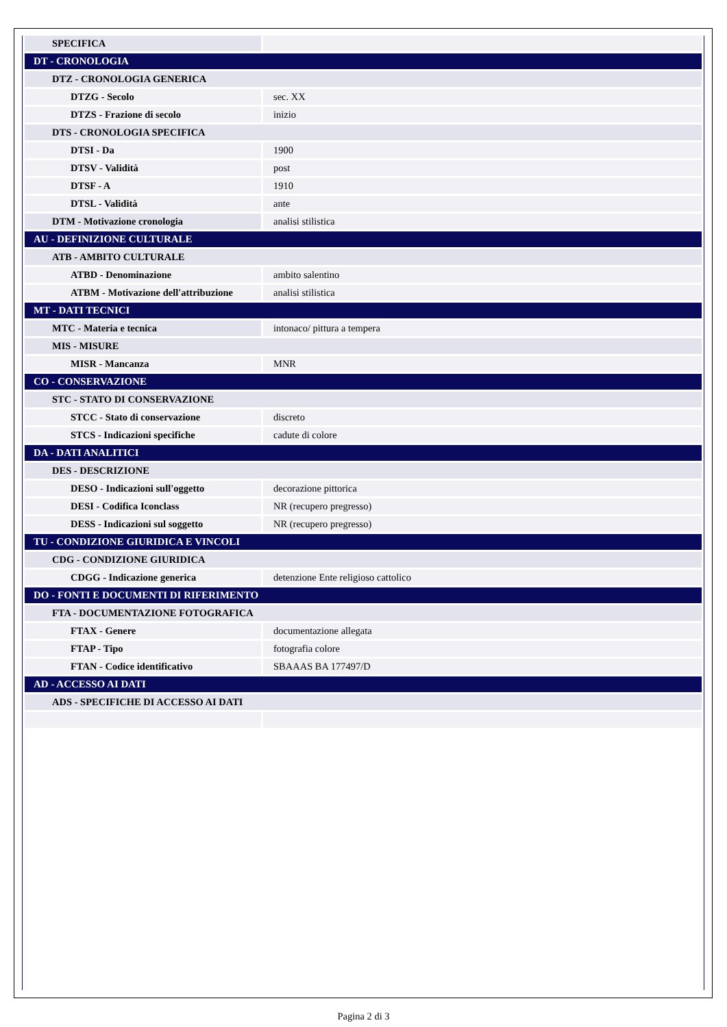| SPECIFICA | |
| DT - CRONOLOGIA | |
| DTZ - CRONOLOGIA GENERICA | |
| DTZG - Secolo | sec. XX |
| DTZS - Frazione di secolo | inizio |
| DTS - CRONOLOGIA SPECIFICA | |
| DTSI - Da | 1900 |
| DTSV - Validità | post |
| DTSF - A | 1910 |
| DTSL - Validità | ante |
| DTM - Motivazione cronologia | analisi stilistica |
| AU - DEFINIZIONE CULTURALE | |
| ATB - AMBITO CULTURALE | |
| ATBD - Denominazione | ambito salentino |
| ATBM - Motivazione dell'attribuzione | analisi stilistica |
| MT - DATI TECNICI | |
| MTC - Materia e tecnica | intonaco/ pittura a tempera |
| MIS - MISURE | |
| MISR - Mancanza | MNR |
| CO - CONSERVAZIONE | |
| STC - STATO DI CONSERVAZIONE | |
| STCC - Stato di conservazione | discreto |
| STCS - Indicazioni specifiche | cadute di colore |
| DA - DATI ANALITICI | |
| DES - DESCRIZIONE | |
| DESO - Indicazioni sull'oggetto | decorazione pittorica |
| DESI - Codifica Iconclass | NR (recupero pregresso) |
| DESS - Indicazioni sul soggetto | NR (recupero pregresso) |
| TU - CONDIZIONE GIURIDICA E VINCOLI | |
| CDG - CONDIZIONE GIURIDICA | |
| CDGG - Indicazione generica | detenzione Ente religioso cattolico |
| DO - FONTI E DOCUMENTI DI RIFERIMENTO | |
| FTA - DOCUMENTAZIONE FOTOGRAFICA | |
| FTAX - Genere | documentazione allegata |
| FTAP - Tipo | fotografia colore |
| FTAN - Codice identificativo | SBAAAS BA 177497/D |
| AD - ACCESSO AI DATI | |
| ADS - SPECIFICHE DI ACCESSO AI DATI | |
Pagina 2 di 3